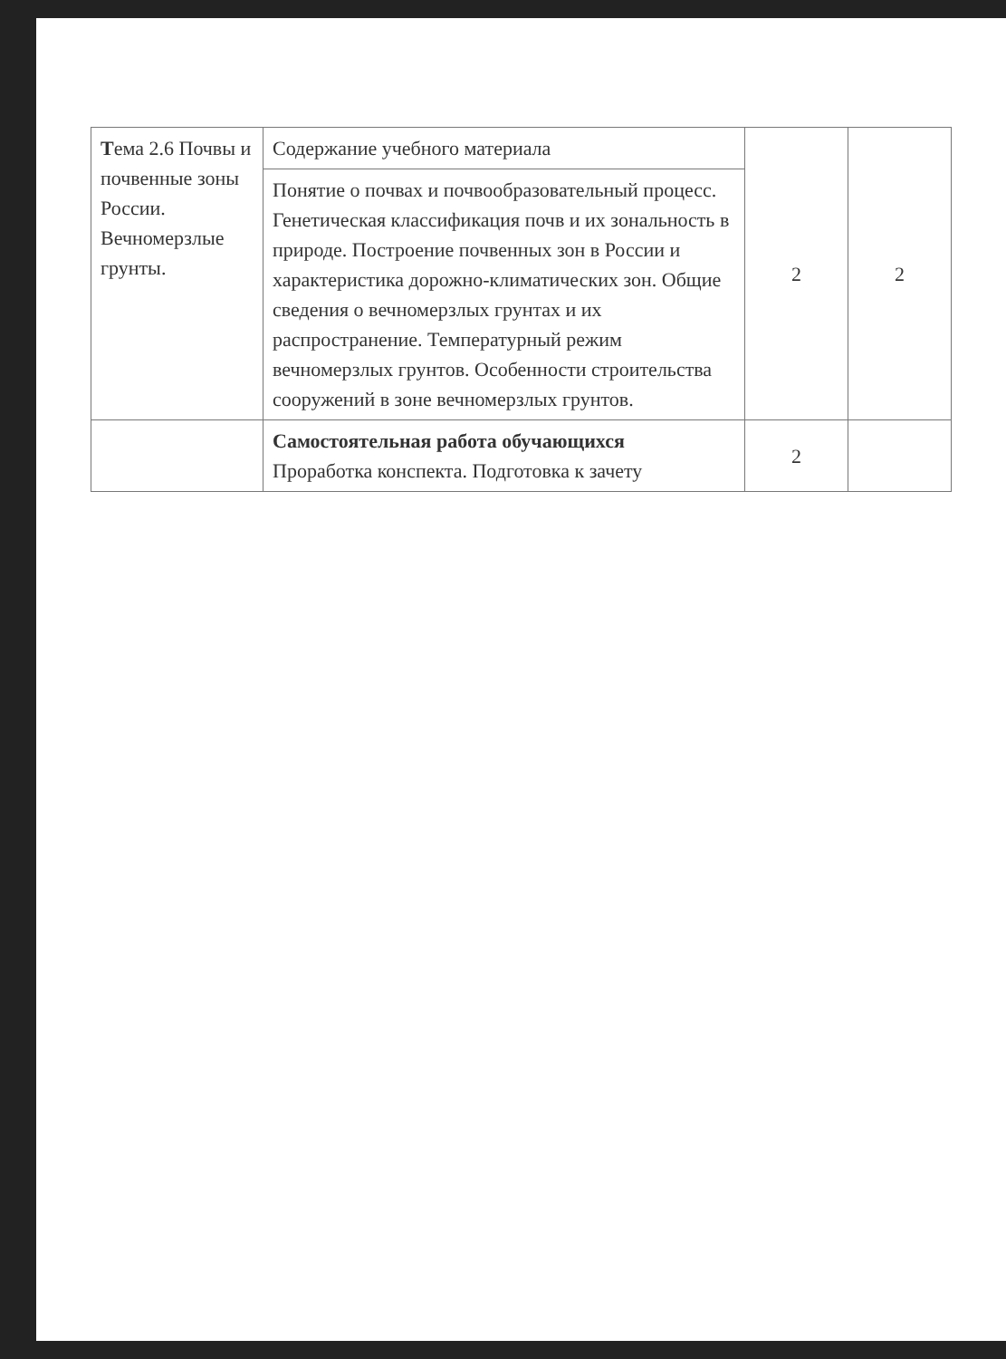| Т ема 2.6 Почвы и почвенные зоны России. Вечномерзлые грунты. | Содержание учебного материала | 2 | 2 |
| | Понятие о почвах и почвообразовательный процесс. Генетическая классификация почв и их зональность в природе. Построение почвенных зон в России и характеристика дорожно-климатических зон. Общие сведения о вечномерзлых грунтах и их распространение. Температурный режим вечномерзлых грунтов. Особенности строительства сооружений в зоне вечномерзлых грунтов. | | |
| | Самостоятельная работа обучающихся Проработка конспекта. Подготовка к зачету | 2 | |